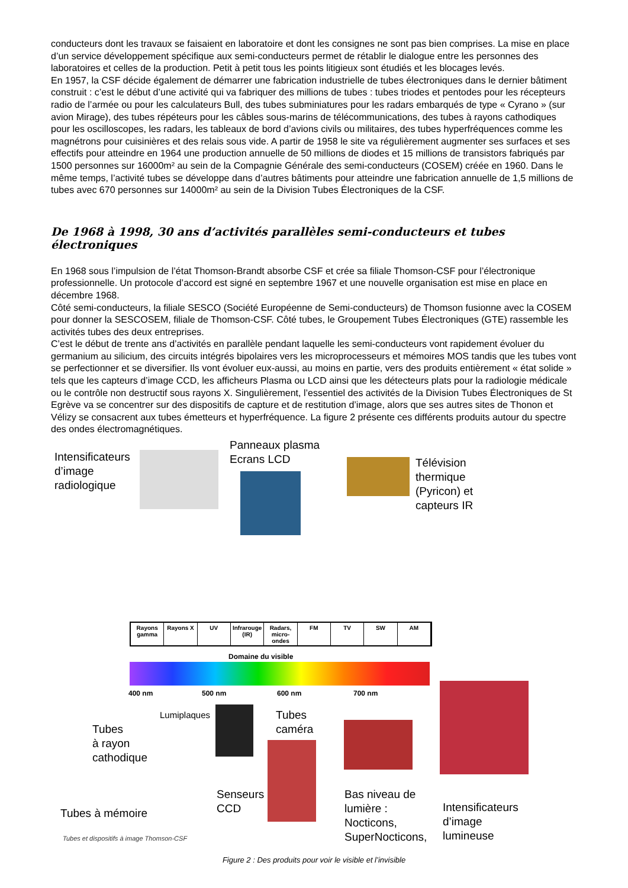conducteurs dont les travaux se faisaient en laboratoire et dont les consignes ne sont pas bien comprises. La mise en place d’un service développement spécifique aux semi-conducteurs permet de rétablir le dialogue entre les personnes des laboratoires et celles de la production. Petit à petit tous les points litigieux sont étudiés et les blocages levés.
En 1957, la CSF décide également de démarrer une fabrication industrielle de tubes électroniques dans le dernier bâtiment construit : c’est le début d’une activité qui va fabriquer des millions de tubes : tubes triodes et pentodes pour les récepteurs radio de l’armée ou pour les calculateurs Bull, des tubes subminiatures pour les radars embarqués de type « Cyrano » (sur avion Mirage), des tubes répéteurs pour les câbles sous-marins de télécommunications, des tubes à rayons cathodiques pour les oscilloscopes, les radars, les tableaux de bord d’avions civils ou militaires, des tubes hyperfréquences comme les magnétrons pour cuisinières et des relais sous vide. A partir de 1958 le site va régulièrement augmenter ses surfaces et ses effectifs pour atteindre en 1964 une production annuelle de 50 millions de diodes et 15 millions de transistors fabriqués par 1500 personnes sur 16000m² au sein de la Compagnie Générale des semi-conducteurs (COSEM) créée en 1960. Dans le même temps, l’activité tubes se développe dans d’autres bâtiments pour atteindre une fabrication annuelle de 1,5 millions de tubes avec 670 personnes sur 14000m² au sein de la Division Tubes Électroniques de la CSF.
De 1968 à 1998, 30 ans d’activités parallèles semi-conducteurs et tubes électroniques
En 1968 sous l’impulsion de l’état Thomson-Brandt absorbe CSF et crée sa filiale Thomson-CSF pour l’électronique professionnelle. Un protocole d’accord est signé en septembre 1967 et une nouvelle organisation est mise en place en décembre 1968.
Côté semi-conducteurs, la filiale SESCO (Société Européenne de Semi-conducteurs) de Thomson fusionne avec la COSEM pour donner la SESCOSEM, filiale de Thomson-CSF. Côté tubes, le Groupement Tubes Électroniques (GTE) rassemble les activités tubes des deux entreprises.
C’est le début de trente ans d’activités en parallèle pendant laquelle les semi-conducteurs vont rapidement évoluer du germanium au silicium, des circuits intégrés bipolaires vers les microprocesseurs et mémoires MOS tandis que les tubes vont se perfectionner et se diversifier. Ils vont évoluer eux-aussi, au moins en partie, vers des produits entièrement « état solide » tels que les capteurs d’image CCD, les afficheurs Plasma ou LCD ainsi que les détecteurs plats pour la radiologie médicale ou le contrôle non destructif sous rayons X. Singulièrement, l’essentiel des activités de la Division Tubes Électroniques de St Egrève va se concentrer sur des dispositifs de capture et de restitution d’image, alors que ses autres sites de Thonon et Vélizy se consacrent aux tubes émetteurs et hyperfréquence. La figure 2 présente ces différents produits autour du spectre des ondes électromagnétiques.
Intensificateurs
d’image
radiologique
Panneaux plasma
Ecrans LCD
Télévision
thermique
(Pyricon) et
capteurs IR
Rayons gamma Rayons X UV Infrarouge (IR) Radars, micro-ondes FM TV SW AM
Domaine du visible
400 nm 500 nm 600 nm 700 nm
Lumiplaques
Tubes
caméra
Tubes
à rayon
cathodique
Senseurs
CCD
Bas niveau de
lumière :
Nocticons,
SuperNocticons,
Intensificateurs
d’image
lumineuse
Tubes à mémoire
Tubes et dispositifs à image Thomson-CSF
Figure 2 : Des produits pour voir le visible et l’invisible